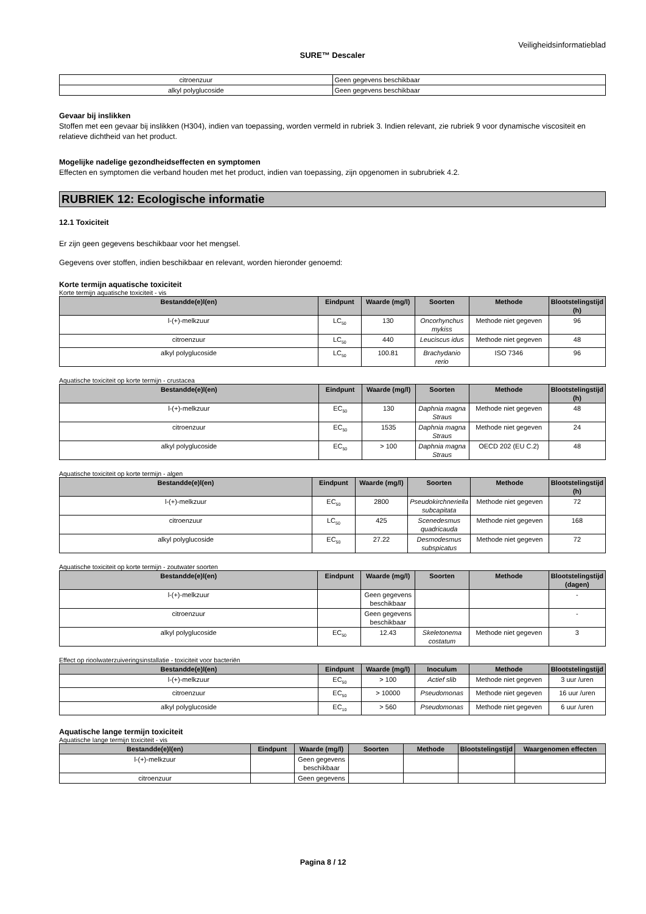Veiligheidsinformatieblad
SURE™ Descaler
| citroenzuur | Geen gegevens beschikbaar |
| alkyl polyglucoside | Geen gegevens beschikbaar |
Gevaar bij inslikken
Stoffen met een gevaar bij inslikken (H304), indien van toepassing, worden vermeld in rubriek 3. Indien relevant, zie rubriek 9 voor dynamische viscositeit en relatieve dichtheid van het product.
Mogelijke nadelige gezondheidseffecten en symptomen
Effecten en symptomen die verband houden met het product, indien van toepassing, zijn opgenomen in subrubriek 4.2.
RUBRIEK 12: Ecologische informatie
12.1 Toxiciteit
Er zijn geen gegevens beschikbaar voor het mengsel.
Gegevens over stoffen, indien beschikbaar en relevant, worden hieronder genoemd:
Korte termijn aquatische toxiciteit
Korte termijn aquatische toxiciteit - vis
| Bestandde(e)l(en) | Eindpunt | Waarde (mg/l) | Soorten | Methode | Blootstelingstijd (h) |
| --- | --- | --- | --- | --- | --- |
| l-(+)-melkzuur | LC<sub>50</sub> | 130 | Oncorhynchus mykiss | Methode niet gegeven | 96 |
| citroenzuur | LC<sub>50</sub> | 440 | Leuciscus idus | Methode niet gegeven | 48 |
| alkyl polyglucoside | LC<sub>50</sub> | 100.81 | Brachydanio rerio | ISO 7346 | 96 |
Aquatische toxiciteit op korte termijn - crustacea
| Bestandde(e)l(en) | Eindpunt | Waarde (mg/l) | Soorten | Methode | Blootstelingstijd (h) |
| --- | --- | --- | --- | --- | --- |
| l-(+)-melkzuur | EC<sub>50</sub> | 130 | Daphnia magna Straus | Methode niet gegeven | 48 |
| citroenzuur | EC<sub>50</sub> | 1535 | Daphnia magna Straus | Methode niet gegeven | 24 |
| alkyl polyglucoside | EC<sub>50</sub> | > 100 | Daphnia magna Straus | OECD 202 (EU C.2) | 48 |
Aquatische toxiciteit op korte termijn - algen
| Bestandde(e)l(en) | Eindpunt | Waarde (mg/l) | Soorten | Methode | Blootstelingstijd (h) |
| --- | --- | --- | --- | --- | --- |
| l-(+)-melkzuur | EC<sub>50</sub> | 2800 | Pseudokirchneriella subcapitata | Methode niet gegeven | 72 |
| citroenzuur | LC<sub>50</sub> | 425 | Scenedesmus quadricauda | Methode niet gegeven | 168 |
| alkyl polyglucoside | EC<sub>50</sub> | 27.22 | Desmodesmus subspicatus | Methode niet gegeven | 72 |
Aquatische toxiciteit op korte termijn - zoutwater soorten
| Bestandde(e)l(en) | Eindpunt | Waarde (mg/l) | Soorten | Methode | Blootstelingstijd (dagen) |
| --- | --- | --- | --- | --- | --- |
| l-(+)-melkzuur | | Geen gegevens beschikbaar | | | - |
| citroenzuur | | Geen gegevens beschikbaar | | | - |
| alkyl polyglucoside | EC<sub>50</sub> | 12.43 | Skeletonema costatum | Methode niet gegeven | 3 |
Effect op rioolwaterzuiveringsinstallatie - toxiciteit voor bacteriën
| Bestandde(e)l(en) | Eindpunt | Waarde (mg/l) | Inoculum | Methode | Blootstelingstijd |
| --- | --- | --- | --- | --- | --- |
| l-(+)-melkzuur | EC<sub>50</sub> | > 100 | Actief slib | Methode niet gegeven | 3 uur /uren |
| citroenzuur | EC<sub>50</sub> | > 10000 | Pseudomonas | Methode niet gegeven | 16 uur /uren |
| alkyl polyglucoside | EC<sub>10</sub> | > 560 | Pseudomonas | Methode niet gegeven | 6 uur /uren |
Aquatische lange termijn toxiciteit
Aquatische lange termijn toxiciteit - vis
| Bestandde(e)l(en) | Eindpunt | Waarde (mg/l) | Soorten | Methode | Blootstelingstijd | Waargenomen effecten |
| --- | --- | --- | --- | --- | --- | --- |
| l-(+)-melkzuur | | Geen gegevens beschikbaar | | | | |
| citroenzuur | | Geen gegevens | | | | |
Pagina 8 / 12